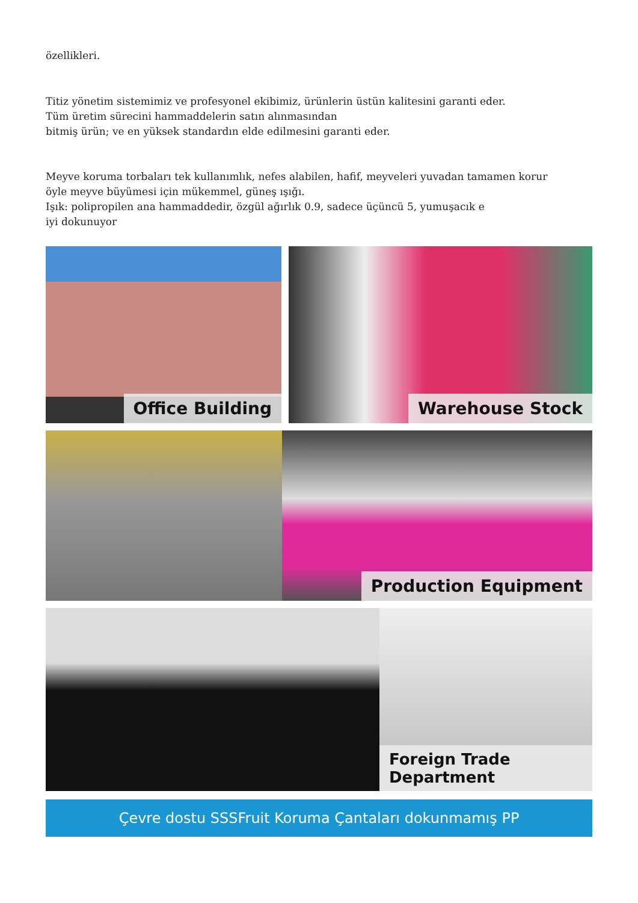özellikleri.
Titiz yönetim sistemimiz ve profesyonel ekibimiz, ürünlerin üstün kalitesini garanti eder.
Tüm üretim sürecini hammaddelerin satın alınmasından
bitmiş ürün; ve en yüksek standardın elde edilmesini garanti eder.
Meyve koruma torbaları tek kullanımlık, nefes alabilen, hafif, meyveleri yuvadan tamamen korur
öyle meyve büyümesi için mükemmel, güneş ışığı.
Işık: polipropilen ana hammaddedir, özgül ağırlık 0.9, sadece üçüncü 5, yumuşacık e
iyi dokunuyor
Office Building
Warehouse Stock
Production Equipment
Foreign Trade Department
Çevre dostu SSSFruit Koruma Çantaları dokunmamış PP